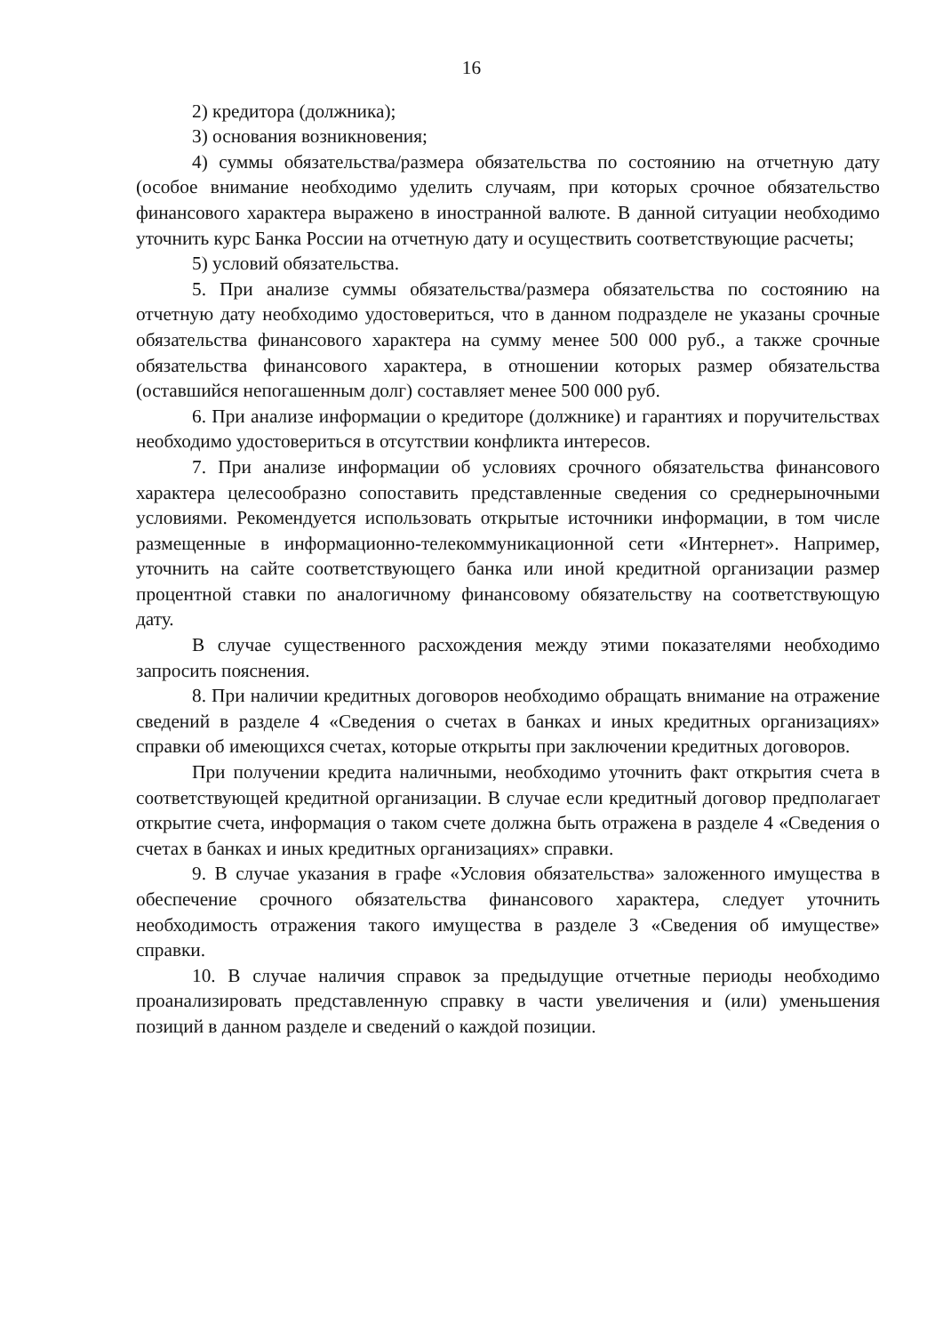16
2) кредитора (должника);
3) основания возникновения;
4) суммы обязательства/размера обязательства по состоянию на отчетную дату (особое внимание необходимо уделить случаям, при которых срочное обязательство финансового характера выражено в иностранной валюте. В данной ситуации необходимо уточнить курс Банка России на отчетную дату и осуществить соответствующие расчеты;
5) условий обязательства.
5. При анализе суммы обязательства/размера обязательства по состоянию на отчетную дату необходимо удостовериться, что в данном подразделе не указаны срочные обязательства финансового характера на сумму менее 500 000 руб., а также срочные обязательства финансового характера, в отношении которых размер обязательства (оставшийся непогашенным долг) составляет менее 500 000 руб.
6. При анализе информации о кредиторе (должнике) и гарантиях и поручительствах необходимо удостовериться в отсутствии конфликта интересов.
7. При анализе информации об условиях срочного обязательства финансового характера целесообразно сопоставить представленные сведения со среднерыночными условиями. Рекомендуется использовать открытые источники информации, в том числе размещенные в информационно-телекоммуникационной сети «Интернет». Например, уточнить на сайте соответствующего банка или иной кредитной организации размер процентной ставки по аналогичному финансовому обязательству на соответствующую дату.
В случае существенного расхождения между этими показателями необходимо запросить пояснения.
8. При наличии кредитных договоров необходимо обращать внимание на отражение сведений в разделе 4 «Сведения о счетах в банках и иных кредитных организациях» справки об имеющихся счетах, которые открыты при заключении кредитных договоров.
При получении кредита наличными, необходимо уточнить факт открытия счета в соответствующей кредитной организации. В случае если кредитный договор предполагает открытие счета, информация о таком счете должна быть отражена в разделе 4 «Сведения о счетах в банках и иных кредитных организациях» справки.
9. В случае указания в графе «Условия обязательства» заложенного имущества в обеспечение срочного обязательства финансового характера, следует уточнить необходимость отражения такого имущества в разделе 3 «Сведения об имуществе» справки.
10. В случае наличия справок за предыдущие отчетные периоды необходимо проанализировать представленную справку в части увеличения и (или) уменьшения позиций в данном разделе и сведений о каждой позиции.